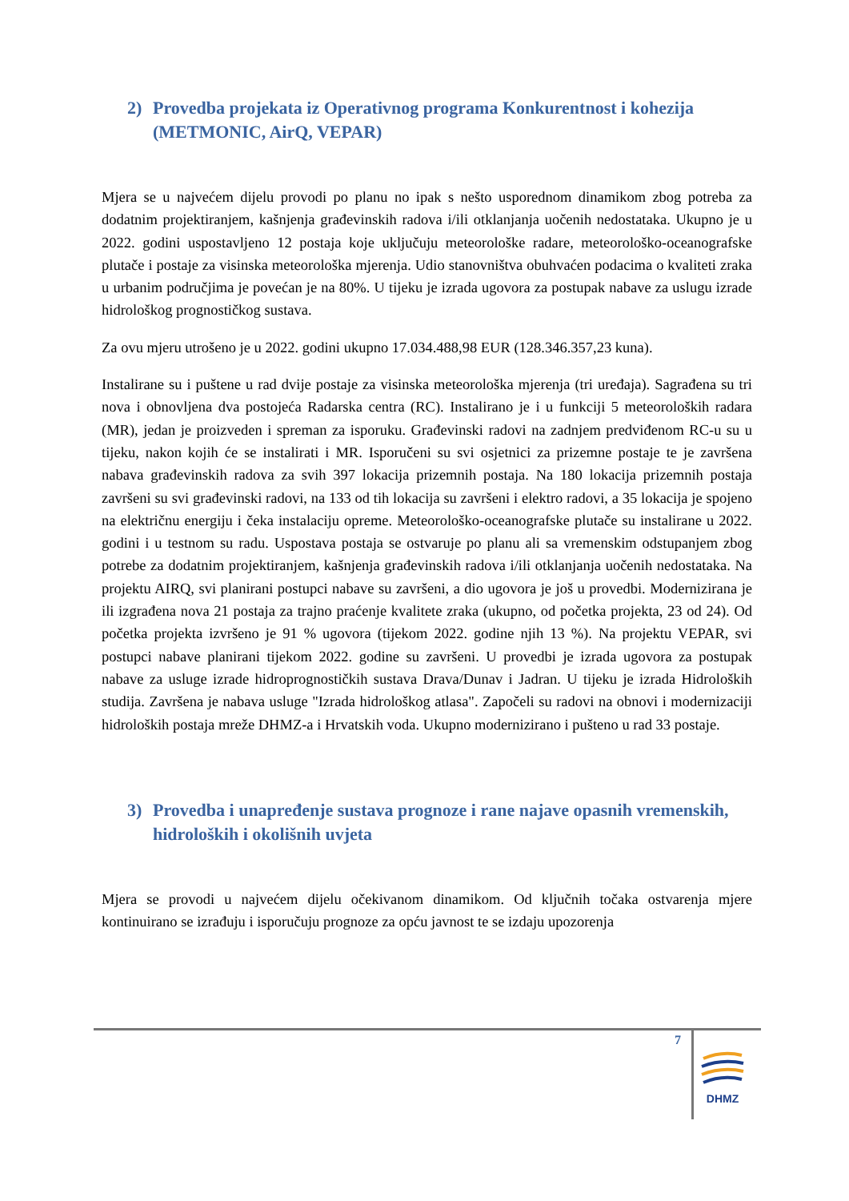2) Provedba projekata iz Operativnog programa Konkurentnost i kohezija (METMONIC, AirQ, VEPAR)
Mjera se u najvećem dijelu provodi po planu no ipak s nešto usporednom dinamikom zbog potreba za dodatnim projektiranjem, kašnjenja građevinskih radova i/ili otklanjanja uočenih nedostataka. Ukupno je u 2022. godini uspostavljeno 12 postaja koje uključuju meteorološke radare, meteorološko-oceanografske plutače i postaje za visinska meteorološka mjerenja. Udio stanovništva obuhvaćen podacima o kvaliteti zraka u urbanim područjima je povećan je na 80%. U tijeku je izrada ugovora za postupak nabave za uslugu izrade hidrološkog prognostičkog sustava.
Za ovu mjeru utrošeno je u 2022. godini ukupno 17.034.488,98 EUR (128.346.357,23 kuna).
Instalirane su i puštene u rad dvije postaje za visinska meteorološka mjerenja (tri uređaja). Sagrađena su tri nova i obnovljena dva postojeća Radarska centra (RC). Instalirano je i u funkciji 5 meteoroloških radara (MR), jedan je proizveden i spreman za isporuku. Građevinski radovi na zadnjem predviđenom RC-u su u tijeku, nakon kojih će se instalirati i MR. Isporučeni su svi osjetnici za prizemne postaje te je završena nabava građevinskih radova za svih 397 lokacija prizemnih postaja. Na 180 lokacija prizemnih postaja završeni su svi građevinski radovi, na 133 od tih lokacija su završeni i elektro radovi, a 35 lokacija je spojeno na električnu energiju i čeka instalaciju opreme. Meteorološko-oceanografske plutače su instalirane u 2022. godini i u testnom su radu. Uspostava postaja se ostvaruje po planu ali sa vremenskim odstupanjem zbog potrebe za dodatnim projektiranjem, kašnjenja građevinskih radova i/ili otklanjanja uočenih nedostataka. Na projektu AIRQ, svi planirani postupci nabave su završeni, a dio ugovora je još u provedbi. Modernizirana je ili izgrađena nova 21 postaja za trajno praćenje kvalitete zraka (ukupno, od početka projekta, 23 od 24). Od početka projekta izvršeno je 91 % ugovora (tijekom 2022. godine njih 13 %). Na projektu VEPAR, svi postupci nabave planirani tijekom 2022. godine su završeni. U provedbi je izrada ugovora za postupak nabave za usluge izrade hidroprognostičkih sustava Drava/Dunav i Jadran. U tijeku je izrada Hidroloških studija. Završena je nabava usluge "Izrada hidrološkog atlasa". Započeli su radovi na obnovi i modernizaciji hidroloških postaja mreže DHMZ-a i Hrvatskih voda. Ukupno modernizirano i pušteno u rad 33 postaje.
3) Provedba i unapređenje sustava prognoze i rane najave opasnih vremenskih, hidroloških i okolišnih uvjeta
Mjera se provodi u najvećem dijelu očekivanom dinamikom. Od ključnih točaka ostvarenja mjere kontinuirano se izrađuju i isporučuju prognoze za opću javnost te se izdaju upozorenja
7
DHMZ